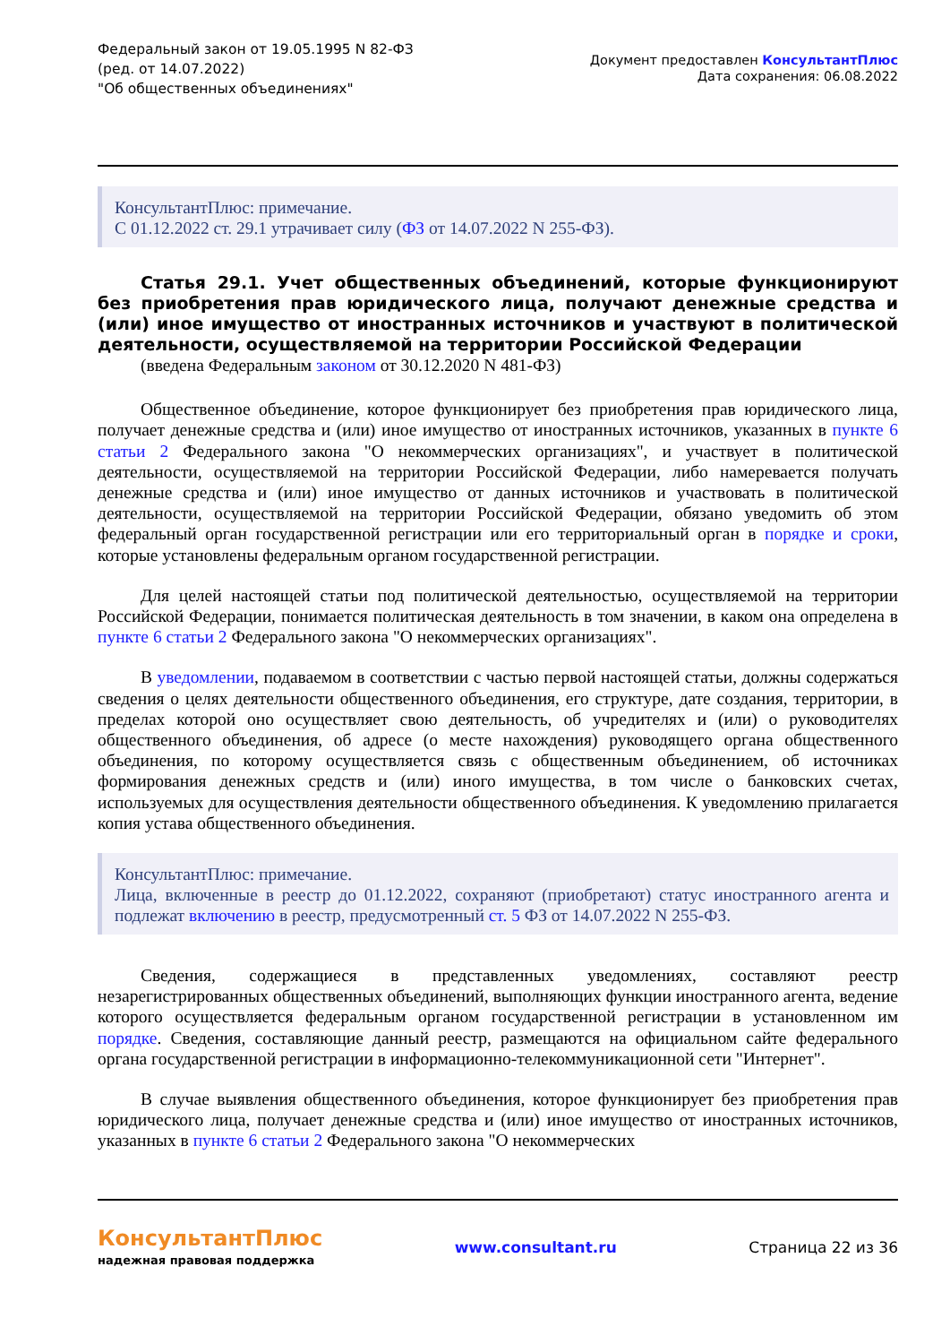Федеральный закон от 19.05.1995 N 82-ФЗ
(ред. от 14.07.2022)
"Об общественных объединениях"
Документ предоставлен КонсультантПлюс
Дата сохранения: 06.08.2022
КонсультантПлюс: примечание.
С 01.12.2022 ст. 29.1 утрачивает силу (ФЗ от 14.07.2022 N 255-ФЗ).
Статья 29.1. Учет общественных объединений, которые функционируют без приобретения прав юридического лица, получают денежные средства и (или) иное имущество от иностранных источников и участвуют в политической деятельности, осуществляемой на территории Российской Федерации
(введена Федеральным законом от 30.12.2020 N 481-ФЗ)
Общественное объединение, которое функционирует без приобретения прав юридического лица, получает денежные средства и (или) иное имущество от иностранных источников, указанных в пункте 6 статьи 2 Федерального закона "О некоммерческих организациях", и участвует в политической деятельности, осуществляемой на территории Российской Федерации, либо намеревается получать денежные средства и (или) иное имущество от данных источников и участвовать в политической деятельности, осуществляемой на территории Российской Федерации, обязано уведомить об этом федеральный орган государственной регистрации или его территориальный орган в порядке и сроки, которые установлены федеральным органом государственной регистрации.
Для целей настоящей статьи под политической деятельностью, осуществляемой на территории Российской Федерации, понимается политическая деятельность в том значении, в каком она определена в пункте 6 статьи 2 Федерального закона "О некоммерческих организациях".
В уведомлении, подаваемом в соответствии с частью первой настоящей статьи, должны содержаться сведения о целях деятельности общественного объединения, его структуре, дате создания, территории, в пределах которой оно осуществляет свою деятельность, об учредителях и (или) о руководителях общественного объединения, об адресе (о месте нахождения) руководящего органа общественного объединения, по которому осуществляется связь с общественным объединением, об источниках формирования денежных средств и (или) иного имущества, в том числе о банковских счетах, используемых для осуществления деятельности общественного объединения. К уведомлению прилагается копия устава общественного объединения.
КонсультантПлюс: примечание.
Лица, включенные в реестр до 01.12.2022, сохраняют (приобретают) статус иностранного агента и подлежат включению в реестр, предусмотренный ст. 5 ФЗ от 14.07.2022 N 255-ФЗ.
Сведения, содержащиеся в представленных уведомлениях, составляют реестр незарегистрированных общественных объединений, выполняющих функции иностранного агента, ведение которого осуществляется федеральным органом государственной регистрации в установленном им порядке. Сведения, составляющие данный реестр, размещаются на официальном сайте федерального органа государственной регистрации в информационно-телекоммуникационной сети "Интернет".
В случае выявления общественного объединения, которое функционирует без приобретения прав юридического лица, получает денежные средства и (или) иное имущество от иностранных источников, указанных в пункте 6 статьи 2 Федерального закона "О некоммерческих
КонсультантПлюс
надежная правовая поддержка
www.consultant.ru Страница 22 из 36